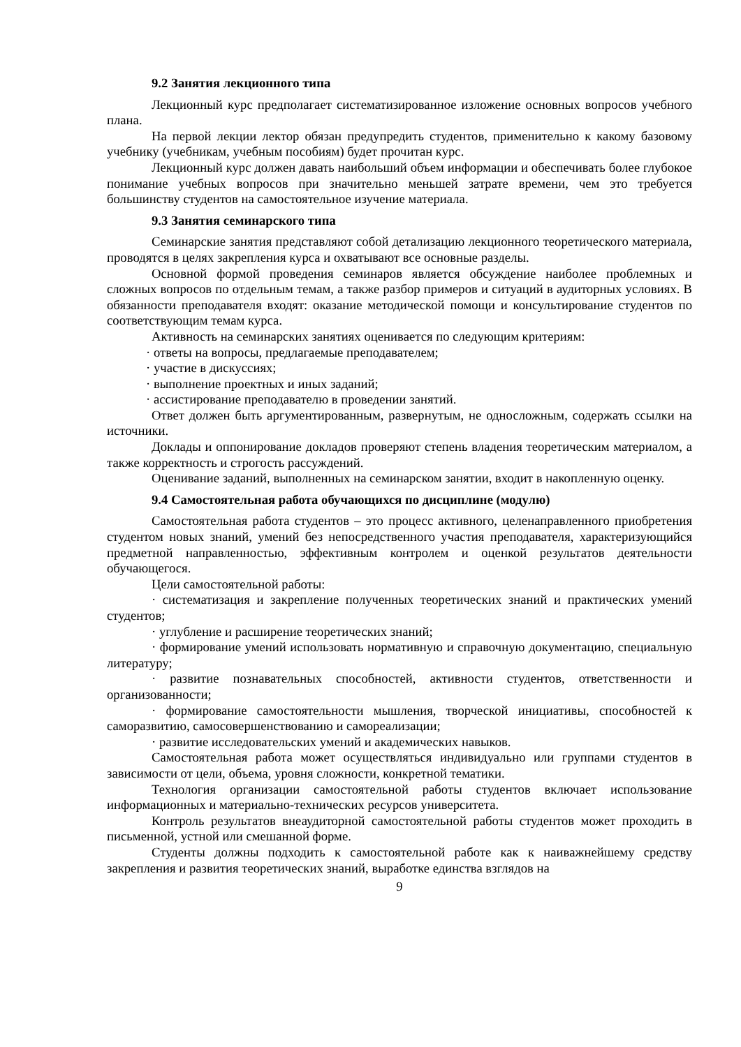9.2 Занятия лекционного типа
Лекционный курс предполагает систематизированное изложение основных вопросов учебного плана.
На первой лекции лектор обязан предупредить студентов, применительно к какому базовому учебнику (учебникам, учебным пособиям) будет прочитан курс.
Лекционный курс должен давать наибольший объем информации и обеспечивать более глубокое понимание учебных вопросов при значительно меньшей затрате времени, чем это требуется большинству студентов на самостоятельное изучение материала.
9.3 Занятия семинарского типа
Семинарские занятия представляют собой детализацию лекционного теоретического материала, проводятся в целях закрепления курса и охватывают все основные разделы.
Основной формой проведения семинаров является обсуждение наиболее проблемных и сложных вопросов по отдельным темам, а также разбор примеров и ситуаций в аудиторных условиях. В обязанности преподавателя входят: оказание методической помощи и консультирование студентов по соответствующим темам курса.
Активность на семинарских занятиях оценивается по следующим критериям:
· ответы на вопросы, предлагаемые преподавателем;
· участие в дискуссиях;
· выполнение проектных и иных заданий;
· ассистирование преподавателю в проведении занятий.
Ответ должен быть аргументированным, развернутым, не односложным, содержать ссылки на источники.
Доклады и оппонирование докладов проверяют степень владения теоретическим материалом, а также корректность и строгость рассуждений.
Оценивание заданий, выполненных на семинарском занятии, входит в накопленную оценку.
9.4 Самостоятельная работа обучающихся по дисциплине (модулю)
Самостоятельная работа студентов – это процесс активного, целенаправленного приобретения студентом новых знаний, умений без непосредственного участия преподавателя, характеризующийся предметной направленностью, эффективным контролем и оценкой результатов деятельности обучающегося.
Цели самостоятельной работы:
· систематизация и закрепление полученных теоретических знаний и практических умений студентов;
· углубление и расширение теоретических знаний;
· формирование умений использовать нормативную и справочную документацию, специальную литературу;
· развитие познавательных способностей, активности студентов, ответственности и организованности;
· формирование самостоятельности мышления, творческой инициативы, способностей к саморазвитию, самосовершенствованию и самореализации;
· развитие исследовательских умений и академических навыков.
Самостоятельная работа может осуществляться индивидуально или группами студентов в зависимости от цели, объема, уровня сложности, конкретной тематики.
Технология организации самостоятельной работы студентов включает использование информационных и материально-технических ресурсов университета.
Контроль результатов внеаудиторной самостоятельной работы студентов может проходить в письменной, устной или смешанной форме.
Студенты должны подходить к самостоятельной работе как к наиважнейшему средству закрепления и развития теоретических знаний, выработке единства взглядов на
9